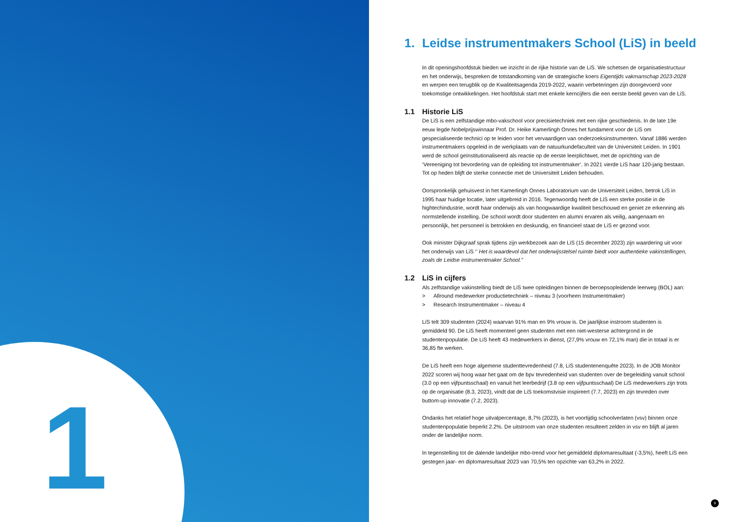1
1. Leidse instrumentmakers School (LiS) in beeld
In dit openingshoofdstuk bieden we inzicht in de rijke historie van de LiS. We schetsen de organisatiestructuur en het onderwijs, bespreken de totstandkoming van de strategische koers Eigentijds vakmanschap 2023-2028 en werpen een terugblik op de Kwaliteitsagenda 2019-2022, waarin verbeteringen zijn doorgevoerd voor toekomstige ontwikkelingen. Het hoofdstuk start met enkele kerncijfers die een eerste beeld geven van de LiS.
1.1 Historie LiS
De LiS is een zelfstandige mbo-vakschool voor precisietechniek met een rijke geschiedenis. In de late 19e eeuw legde Nobelprijswinnaar Prof. Dr. Heike Kamerlingh Onnes het fundament voor de LiS om gespecialiseerde technici op te leiden voor het vervaardigen van onderzoeksinstrumenten. Vanaf 1886 werden instrumentmakers opgeleid in de werkplaats van de natuurkundefaculteit van de Universiteit Leiden. In 1901 werd de school geïnstitutionaliseerd als reactie op de eerste leerplichtwet, met de oprichting van de ‘Vereeniging tot bevordering van de opleiding tot instrumentmaker’. In 2021 vierde LiS haar 120-jarig bestaan. Tot op heden blijft de sterke connectie met de Universiteit Leiden behouden.
Oorspronkelijk gehuisvest in het Kamerlingh Onnes Laboratorium van de Universiteit Leiden, betrok LiS in 1995 haar huidige locatie, later uitgebreid in 2016. Tegenwoordig heeft de LiS een sterke positie in de hightechindustrie, wordt haar onderwijs als van hoogwaardige kwaliteit beschouwd en geniet ze erkenning als normstellende instelling. De school wordt door studenten en alumni ervaren als veilig, aangenaam en persoonlijk, het personeel is betrokken en deskundig, en financieel staat de LiS er gezond voor.
Ook minister Dijkgraaf sprak tijdens zijn werkbezoek aan de LiS (15 december 2023) zijn waardering uit voor het onderwijs van LiS ‘’ Het is waardevol dat het onderwijsstelsel ruimte biedt voor authentieke vakinstellingen, zoals de Leidse instrumentmaker School.”
1.2 LiS in cijfers
Als zelfstandige vakinstelling biedt de LiS twee opleidingen binnen de beroepsopleidende leerweg (BOL) aan:
> Allround medewerker productietechniek – niveau 3 (voorheen Instrumentmaker)
> Research Instrumentmaker – niveau 4
LiS telt 309 studenten (2024) waarvan 91% man en 9% vrouw is. De jaarlijkse instroom studenten is gemiddeld 90. De LiS heeft momenteel geen studenten met een niet-westerse achtergrond in de studentenpopulatie. De LiS heeft 43 medewerkers in dienst, (27,9% vrouw en 72,1% man) die in totaal is er 36,85 fte werken.
De LiS heeft een hoge algemene studenttevredenheid (7.8, LiS studentenenquête 2023). In de JOB Monitor 2022 scoren wij hoog waar het gaat om de bpv tevredenheid van studenten over de begeleiding vanuit school (3.0 op een vijfpuntsschaal) en vanuit het leerbedrijf (3.8 op een vijfpuntsschaal) De LiS medewerkers zijn trots op de organisatie (8.3, 2023), vindt dat de LiS toekomstvisie inspireert (7.7, 2023) en zijn tevreden over buttom-up innovatie (7.2, 2023).
Ondanks het relatief hoge uitvalpercentage, 8,7% (2023), is het voortijdig schoolverlaten (vsv) binnen onze studentenpopulatie beperkt 2.2%. De uitstroom van onze studenten resulteert zelden in vsv en blijft al jaren onder de landelijke norm.
In tegenstelling tot de dalende landelijke mbo-trend voor het gemiddeld diplomaresultaat (-3,5%), heeft LiS een gestegen jaar- en diplomaresultaat 2023 van 70,5% ten opzichte van 63,2% in 2022.
9